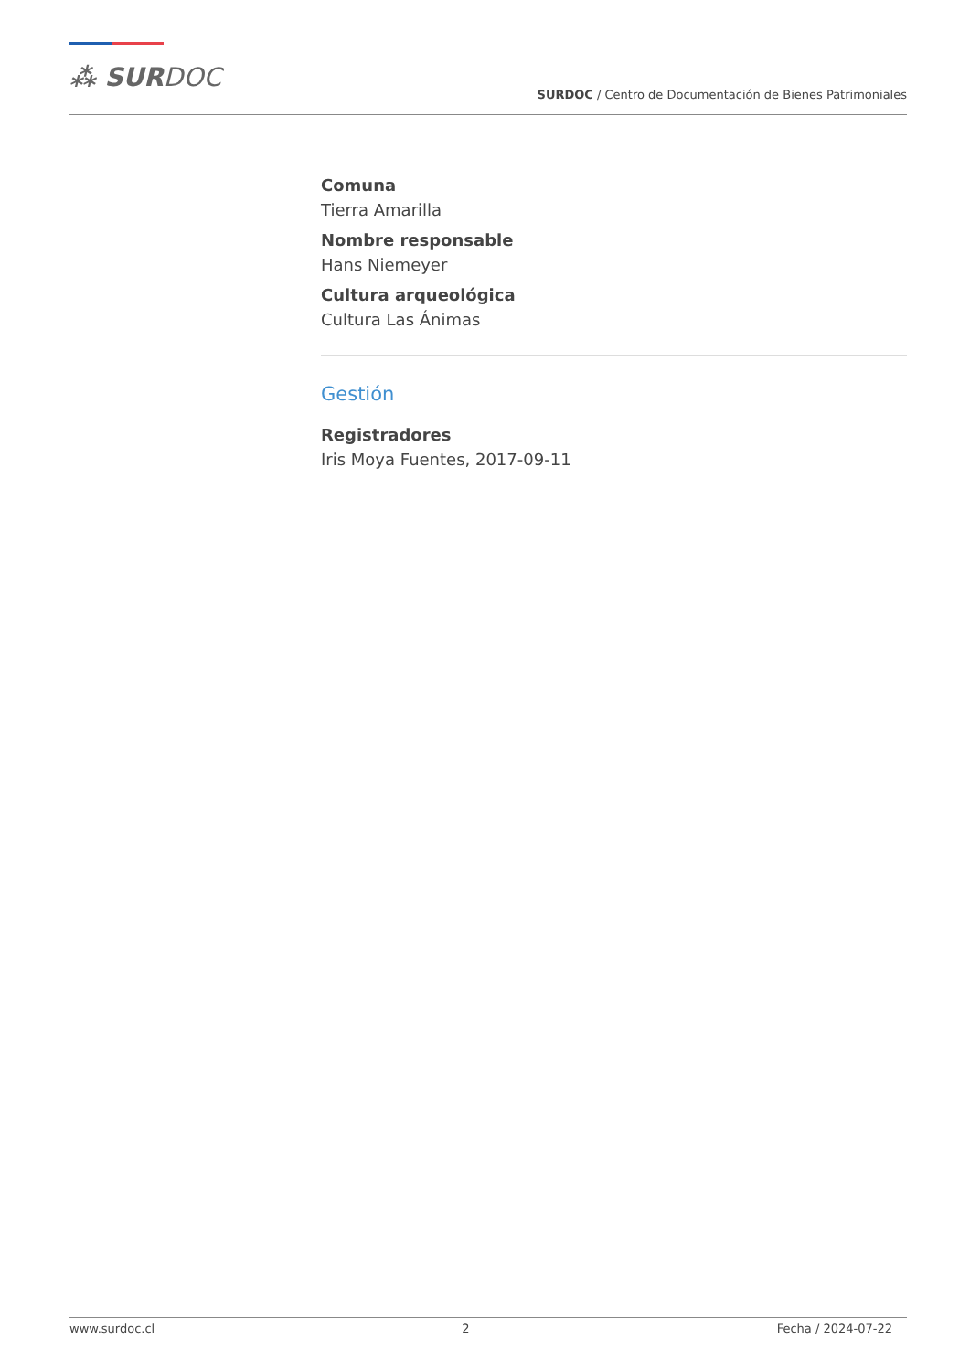⁂ SURDOC
SURDOC / Centro de Documentación de Bienes Patrimoniales
Comuna
Tierra Amarilla
Nombre responsable
Hans Niemeyer
Cultura arqueológica
Cultura Las Ánimas
Gestión
Registradores
Iris Moya Fuentes, 2017-09-11
www.surdoc.cl 2 Fecha / 2024-07-22